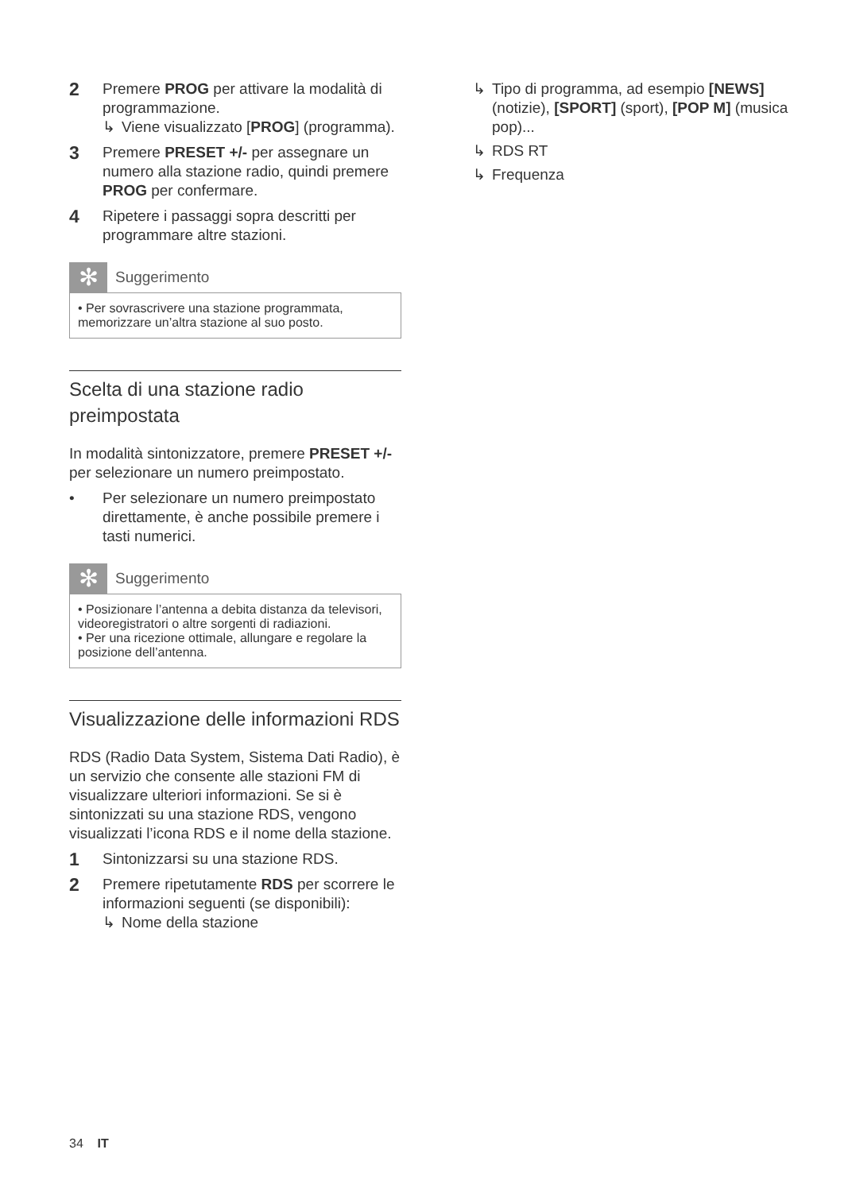2
Premere PROG per attivare la modalità di programmazione.
↳ Viene visualizzato [PROG] (programma).
3
Premere PRESET +/- per assegnare un numero alla stazione radio, quindi premere PROG per confermare.
4
Ripetere i passaggi sopra descritti per programmare altre stazioni.
✻
Suggerimento
• Per sovrascrivere una stazione programmata, memorizzare un’altra stazione al suo posto.
Scelta di una stazione radio preimpostata
In modalità sintonizzatore, premere PRESET +/- per selezionare un numero preimpostato.
• Per selezionare un numero preimpostato direttamente, è anche possibile premere i tasti numerici.
✻
Suggerimento
• Posizionare l’antenna a debita distanza da televisori, videoregistratori o altre sorgenti di radiazioni.
• Per una ricezione ottimale, allungare e regolare la posizione dell’antenna.
Visualizzazione delle informazioni RDS
RDS (Radio Data System, Sistema Dati Radio), è un servizio che consente alle stazioni FM di visualizzare ulteriori informazioni. Se si è sintonizzati su una stazione RDS, vengono visualizzati l’icona RDS e il nome della stazione.
1
Sintonizzarsi su una stazione RDS.
2
Premere ripetutamente RDS per scorrere le informazioni seguenti (se disponibili):
↳ Nome della stazione
↳ Tipo di programma, ad esempio [NEWS] (notizie), [SPORT] (sport), [POP M] (musica pop)...
↳ RDS RT
↳ Frequenza
34 IT